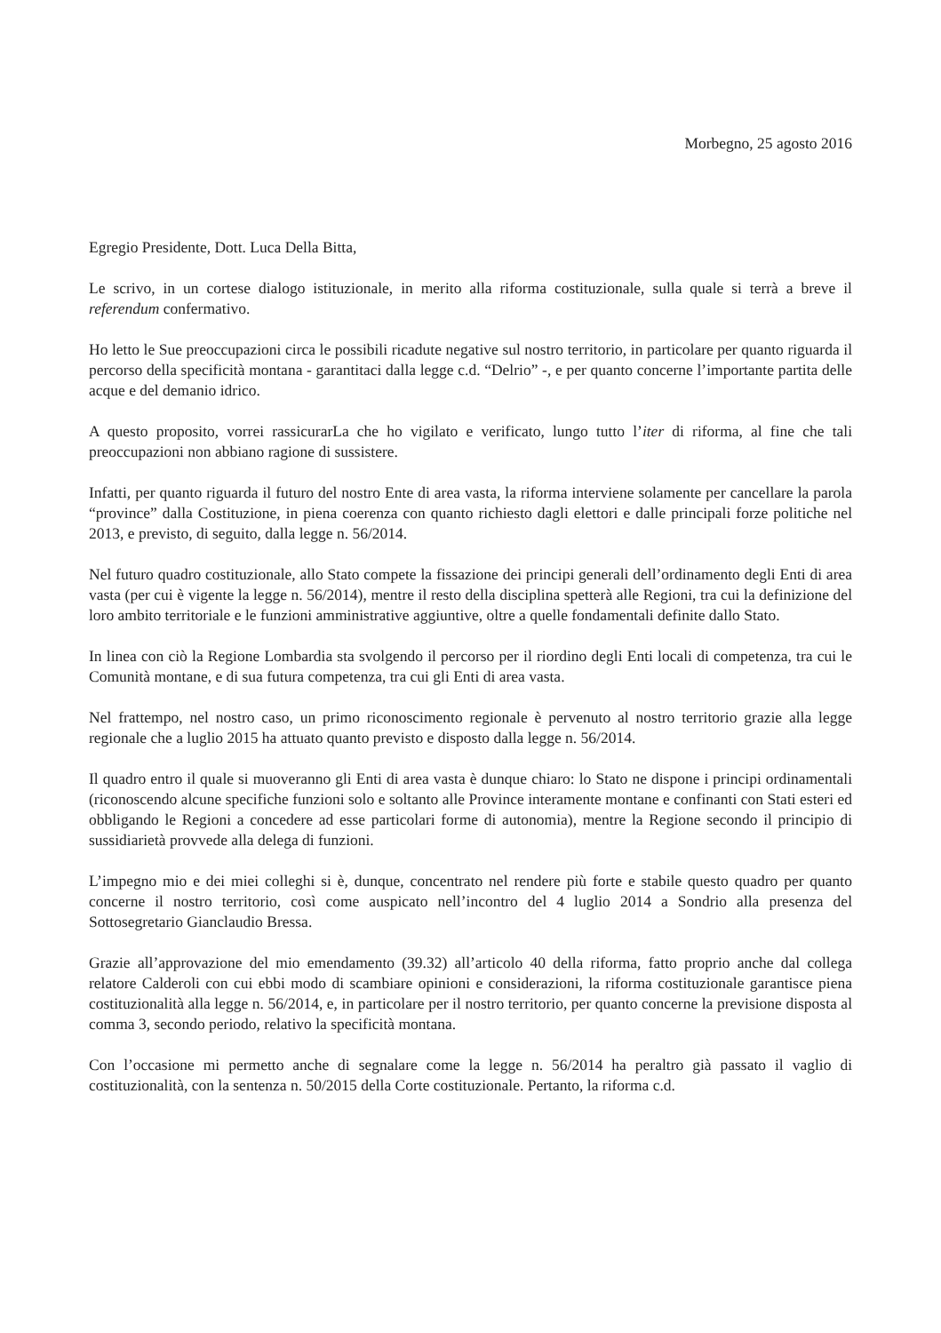Morbegno, 25 agosto 2016
Egregio Presidente, Dott. Luca Della Bitta,
Le scrivo, in un cortese dialogo istituzionale, in merito alla riforma costituzionale, sulla quale si terrà a breve il referendum confermativo.
Ho letto le Sue preoccupazioni circa le possibili ricadute negative sul nostro territorio, in particolare per quanto riguarda il percorso della specificità montana - garantitaci dalla legge c.d. “Delrio” -, e per quanto concerne l’importante partita delle acque e del demanio idrico.
A questo proposito, vorrei rassicurarLa che ho vigilato e verificato, lungo tutto l’iter di riforma, al fine che tali preoccupazioni non abbiano ragione di sussistere.
Infatti, per quanto riguarda il futuro del nostro Ente di area vasta, la riforma interviene solamente per cancellare la parola “province” dalla Costituzione, in piena coerenza con quanto richiesto dagli elettori e dalle principali forze politiche nel 2013, e previsto, di seguito, dalla legge n. 56/2014.
Nel futuro quadro costituzionale, allo Stato compete la fissazione dei principi generali dell’ordinamento degli Enti di area vasta (per cui è vigente la legge n. 56/2014), mentre il resto della disciplina spetterà alle Regioni, tra cui la definizione del loro ambito territoriale e le funzioni amministrative aggiuntive, oltre a quelle fondamentali definite dallo Stato.
In linea con ciò la Regione Lombardia sta svolgendo il percorso per il riordino degli Enti locali di competenza, tra cui le Comunità montane, e di sua futura competenza, tra cui gli Enti di area vasta.
Nel frattempo, nel nostro caso, un primo riconoscimento regionale è pervenuto al nostro territorio grazie alla legge regionale che a luglio 2015 ha attuato quanto previsto e disposto dalla legge n. 56/2014.
Il quadro entro il quale si muoveranno gli Enti di area vasta è dunque chiaro: lo Stato ne dispone i principi ordinamentali (riconoscendo alcune specifiche funzioni solo e soltanto alle Province interamente montane e confinanti con Stati esteri ed obbligando le Regioni a concedere ad esse particolari forme di autonomia), mentre la Regione secondo il principio di sussidiarietà provvede alla delega di funzioni.
L’impegno mio e dei miei colleghi si è, dunque, concentrato nel rendere più forte e stabile questo quadro per quanto concerne il nostro territorio, così come auspicato nell’incontro del 4 luglio 2014 a Sondrio alla presenza del Sottosegretario Gianclaudio Bressa.
Grazie all’approvazione del mio emendamento (39.32) all’articolo 40 della riforma, fatto proprio anche dal collega relatore Calderoli con cui ebbi modo di scambiare opinioni e considerazioni, la riforma costituzionale garantisce piena costituzionalità alla legge n. 56/2014, e, in particolare per il nostro territorio, per quanto concerne la previsione disposta al comma 3, secondo periodo, relativo la specificità montana.
Con l’occasione mi permetto anche di segnalare come la legge n. 56/2014 ha peraltro già passato il vaglio di costituzionalità, con la sentenza n. 50/2015 della Corte costituzionale. Pertanto, la riforma c.d.